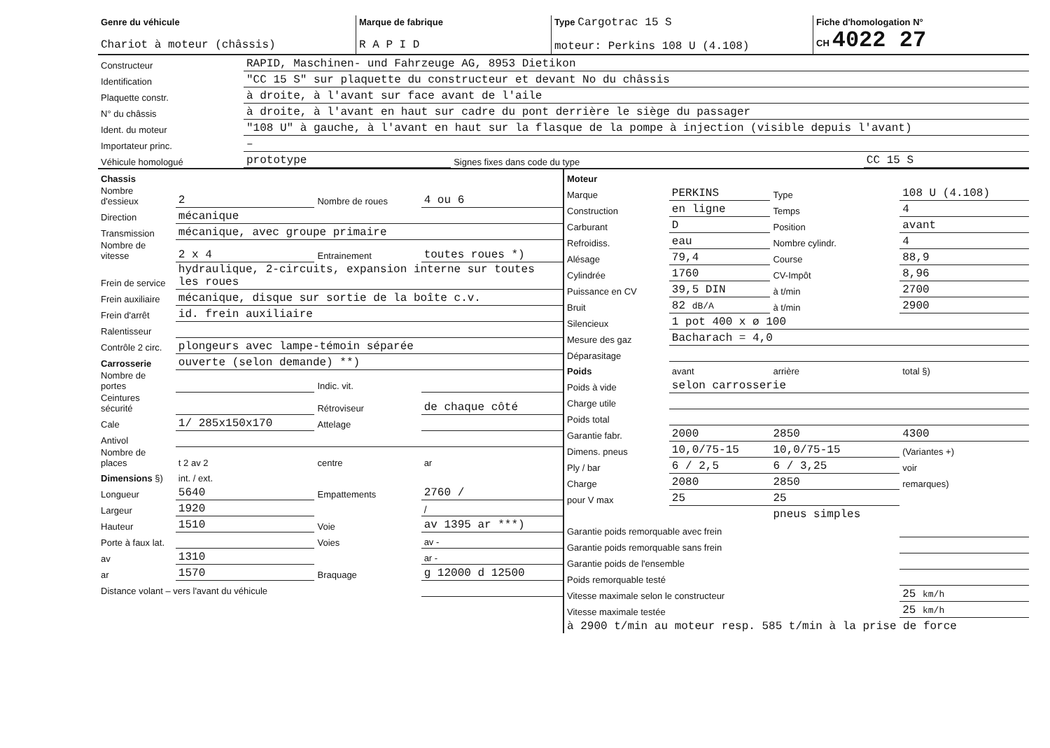| Genre du véhicule Chariot à moteur (châssis) | Marque de fabrique R A P I D | Type Cargotrac 15 S moteur: Perkins 108 U (4.108) | Fiche d'homologation N° CH 4022 27 |
| Constructeur | RAPID, Maschinen- und Fahrzeuge AG, 8953 Dietikon | | |
| Identification | "CC 15 S" sur plaquette du constructeur et devant No du châssis | | |
| Plaquette constr. | à droite, à l'avant sur face avant de l'aile | | |
| N° du châssis | à droite, à l'avant en haut sur cadre du pont derrière le siège du passager | | |
| Ident. du moteur | "108 U" à gauche, à l'avant en haut sur la flasque de la pompe à injection (visible depuis l'avant) | | |
| Importateur princ. | – | | |
| Véhicule homologué | prototype | Signes fixes dans code du type | CC 15 S |
| Chassis | | | |
| Nombre d'essieux | 2 | Nombre de roues | 4 ou 6 |
| Direction | mécanique | | |
| Transmission | mécanique, avec groupe primaire | | |
| Nombre de vitesse | 2 x 4 | Entrainement | toutes roues *) |
| Frein de service | hydraulique, 2-circuits, expansion interne sur toutes les roues | | |
| Frein auxiliaire | mécanique, disque sur sortie de la boîte c.v. | | |
| Frein d'arrêt | id. frein auxiliaire | | |
| Ralentisseur | | | |
| Contrôle 2 circ. | plongeurs avec lampe-témoin séparée | | |
| Carrosserie | ouverte (selon demande) **) | | |
| Nombre de portes | | Indic. vit. | |
| Ceintures sécurité | | Rétroviseur | de chaque côté |
| Cale | 1/ 285x150x170 | Attelage | |
| Antivol | | | |
| Nombre de places | t 2 av 2 | centre | ar |
| Dimensions §) | int. / ext. | | |
| Longueur | 5640 | Empattements | 2760 / |
| Largeur | 1920 | | / |
| Hauteur | 1510 | Voie | av 1395 ar ***) |
| Porte à faux lat. | | Voies | av - |
| av | 1310 | | ar - |
| ar | 1570 | Braquage | g 12000 d 12500 |
| Distance volant – vers l'avant du véhicule | | | |
| Moteur | | | |
| Marque | PERKINS | Type | 108 U (4.108) |
| Construction | en ligne | Temps | 4 |
| Carburant | D | Position | avant |
| Refroidiss. | eau | Nombre cylindr. | 4 |
| Alésage | 79,4 | Course | 88,9 |
| Cylindrée | 1760 | CV-Impôt | 8,96 |
| Puissance en CV | 39,5 DIN | à t/min | 2700 |
| Bruit | 82 dB/A | à t/min | 2900 |
| Silencieux | 1 pot 400 x ø 100 | | |
| Mesure des gaz | Bacharach = 4,0 | | |
| Déparasitage | | | |
| Poids | avant | arrière | total §) |
| Poids à vide | selon carrosserie | | |
| Charge utile | | | |
| Poids total | | | |
| Garantie fabr. | 2000 | 2850 | 4300 |
| Dimens. pneus | 10,0/75-15 | 10,0/75-15 | (Variantes +) |
| Ply / bar | 6 / 2,5 | 6 / 3,25 | voir |
| Charge | 2080 | 2850 | remarques) |
| pour V max | 25 | 25 | |
| | | pneus simples | |
| Garantie poids remorquable avec frein | | | |
| Garantie poids remorquable sans frein | | | |
| Garantie poids de l'ensemble | | | |
| Poids remorquable testé | | | |
| Vitesse maximale selon le constructeur | | | 25 km/h |
| Vitesse maximale testée | | | 25 km/h |
| à 2900 t/min au moteur resp. 585 t/min à la prise de force | | | |